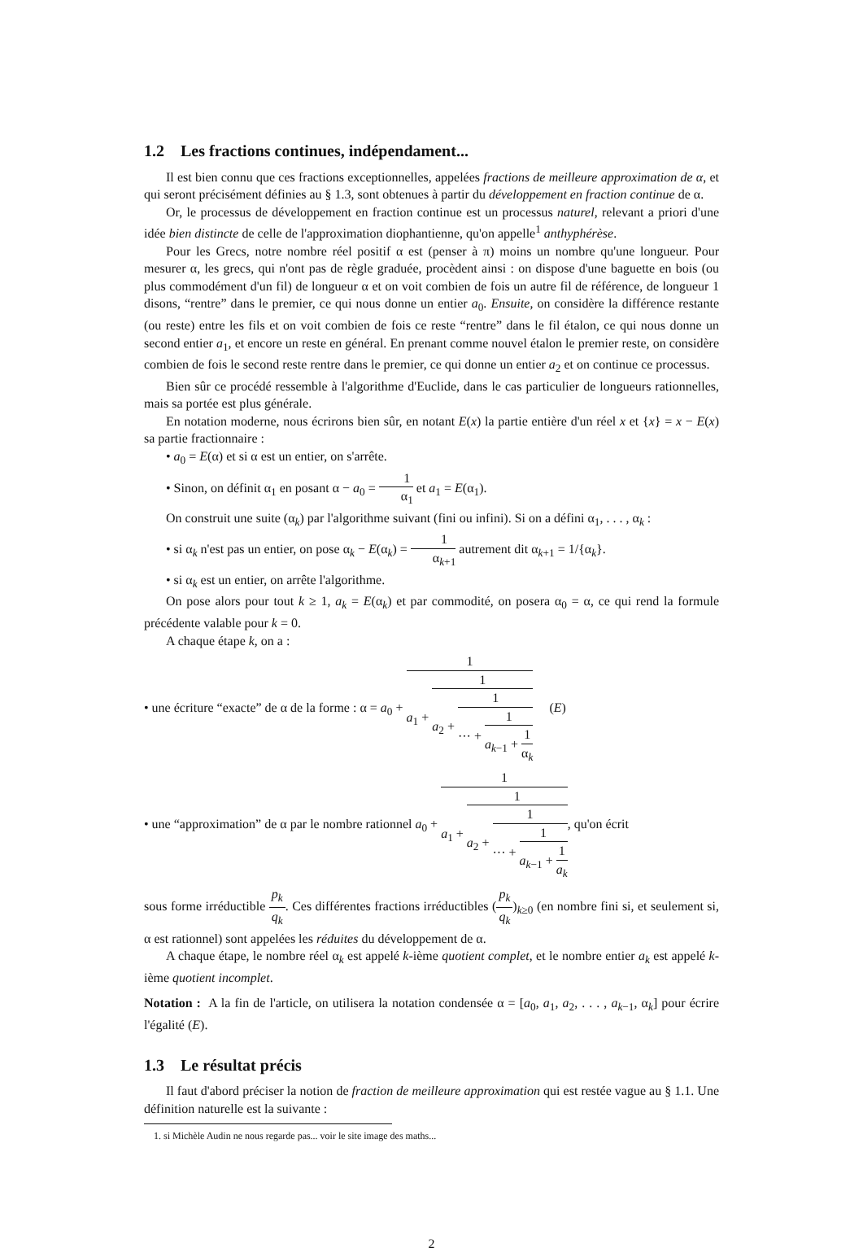1.2 Les fractions continues, indépendament...
Il est bien connu que ces fractions exceptionnelles, appelées fractions de meilleure approximation de α, et qui seront précisément définies au § 1.3, sont obtenues à partir du développement en fraction continue de α.
Or, le processus de développement en fraction continue est un processus naturel, relevant a priori d'une idée bien distincte de celle de l'approximation diophantienne, qu'on appelle<sup>1</sup> anthyphérèse.
Pour les Grecs, notre nombre réel positif α est (penser à π) moins un nombre qu'une longueur. Pour mesurer α, les grecs, qui n'ont pas de règle graduée, procèdent ainsi : on dispose d'une baguette en bois (ou plus commodément d'un fil) de longueur α et on voit combien de fois un autre fil de référence, de longueur 1 disons, “rentre” dans le premier, ce qui nous donne un entier a<sub>0</sub>. Ensuite, on considère la différence restante (ou reste) entre les fils et on voit combien de fois ce reste “rentre” dans le fil étalon, ce qui nous donne un second entier a<sub>1</sub>, et encore un reste en général. En prenant comme nouvel étalon le premier reste, on considère combien de fois le second reste rentre dans le premier, ce qui donne un entier a<sub>2</sub> et on continue ce processus.
Bien sûr ce procédé ressemble à l'algorithme d'Euclide, dans le cas particulier de longueurs rationnelles, mais sa portée est plus générale.
En notation moderne, nous écrirons bien sûr, en notant E(x) la partie entière d'un réel x et {x} = x − E(x) sa partie fractionnaire :
• a<sub>0</sub> = E(α) et si α est un entier, on s'arrête.
• Sinon, on définit α<sub>1</sub> en posant α − a<sub>0</sub> = 1 α<sub>1</sub> et a<sub>1</sub> = E(α<sub>1</sub>).
On construit une suite (α<sub>k</sub>) par l'algorithme suivant (fini ou infini). Si on a défini α<sub>1</sub>, . . . , α<sub>k</sub> :
• si α<sub>k</sub> n'est pas un entier, on pose α<sub>k</sub> − E(α<sub>k</sub>) = 1 α<sub>k+1</sub> autrement dit α<sub>k+1</sub> = 1/{α<sub>k</sub>}.
• si α<sub>k</sub> est un entier, on arrête l'algorithme.
On pose alors pour tout k ≥ 1, a<sub>k</sub> = E(α<sub>k</sub>) et par commodité, on posera α<sub>0</sub> = α, ce qui rend la formule précédente valable pour k = 0.
A chaque étape k, on a :
• une écriture “exacte” de α de la forme : α = a<sub>0</sub> + 1 a<sub>1</sub> + 1 a<sub>2</sub> + 1 ··· + 1 a<sub>k−1</sub> + 1 α<sub>k</sub> (E)
• une “approximation” de α par le nombre rationnel a<sub>0</sub> + 1 a<sub>1</sub> + 1 a<sub>2</sub> + 1 ··· + 1 a<sub>k−1</sub> + 1 a<sub>k</sub>, qu'on écrit
sous forme irréductible p<sub>k</sub> q<sub>k</sub>. Ces différentes fractions irréductibles (p<sub>k</sub> q<sub>k</sub>)<sub>k≥0</sub> (en nombre fini si, et seulement si, α est rationnel) sont appelées les réduites du développement de α.
A chaque étape, le nombre réel α<sub>k</sub> est appelé k-ième quotient complet, et le nombre entier a<sub>k</sub> est appelé k-ième quotient incomplet.
Notation : A la fin de l'article, on utilisera la notation condensée α = [a<sub>0</sub>, a<sub>1</sub>, a<sub>2</sub>, . . . , a<sub>k−1</sub>, α<sub>k</sub>] pour écrire l'égalité (E).
1.3 Le résultat précis
Il faut d'abord préciser la notion de fraction de meilleure approximation qui est restée vague au § 1.1. Une définition naturelle est la suivante :
1. si Michèle Audin ne nous regarde pas... voir le site image des maths...
2